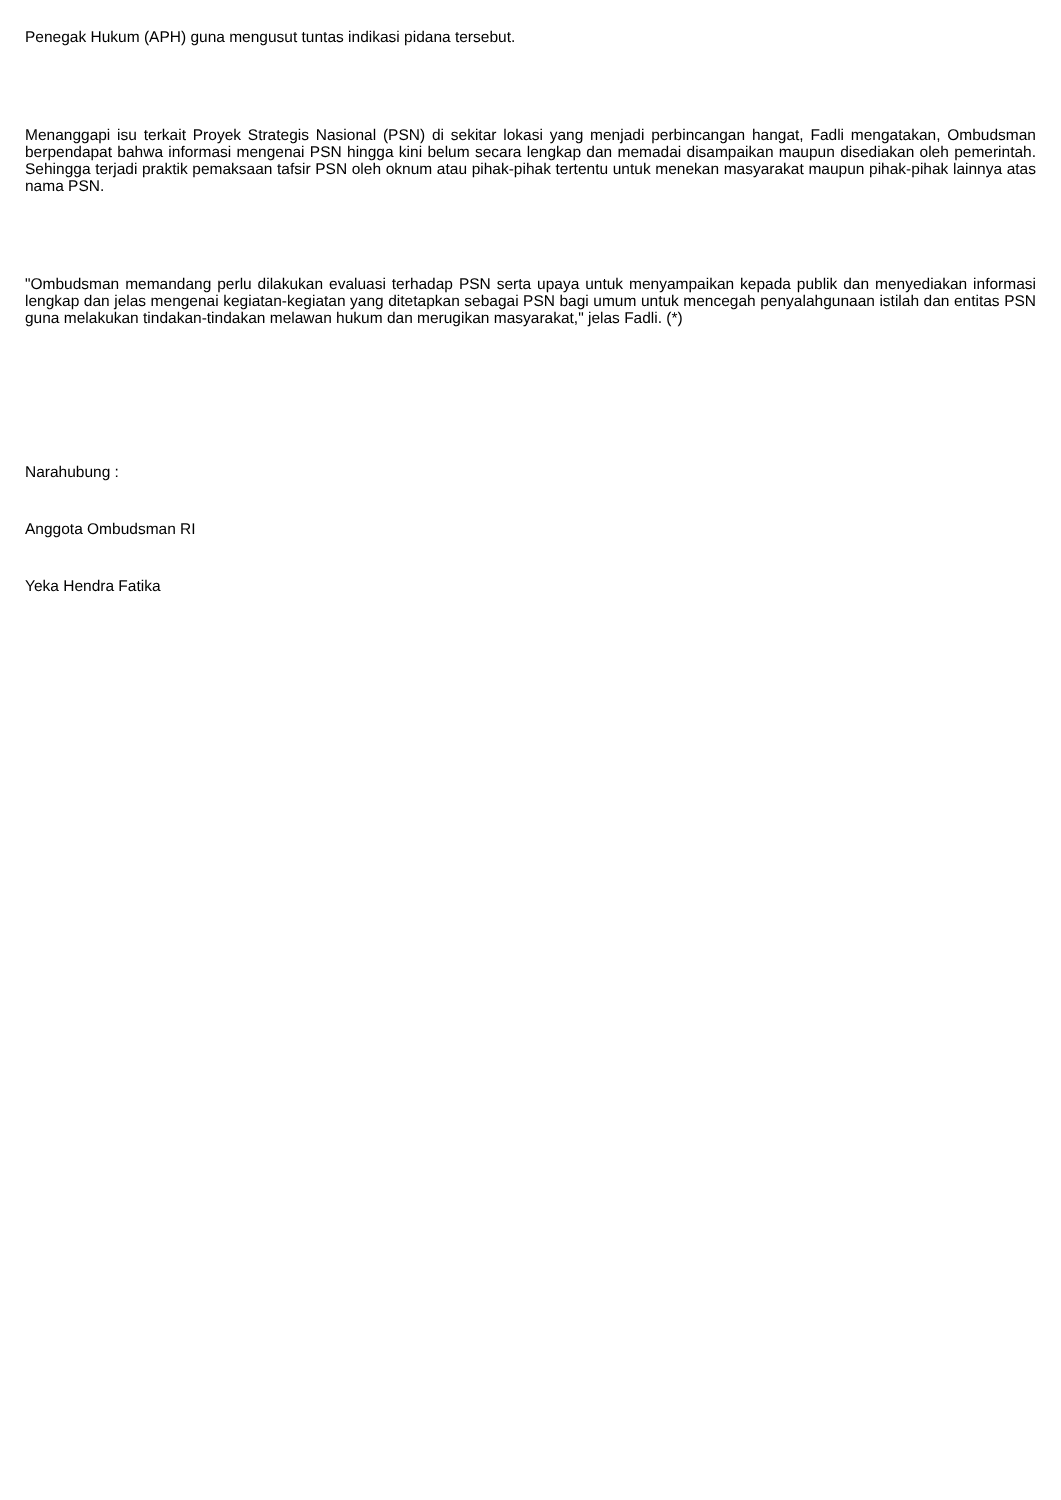Penegak Hukum (APH) guna mengusut tuntas indikasi pidana tersebut.
Menanggapi isu terkait Proyek Strategis Nasional (PSN) di sekitar lokasi yang menjadi perbincangan hangat, Fadli mengatakan, Ombudsman berpendapat bahwa informasi mengenai PSN hingga kini belum secara lengkap dan memadai disampaikan maupun disediakan oleh pemerintah. Sehingga terjadi praktik pemaksaan tafsir PSN oleh oknum atau pihak-pihak tertentu untuk menekan masyarakat maupun pihak-pihak lainnya atas nama PSN.
"Ombudsman memandang perlu dilakukan evaluasi terhadap PSN serta upaya untuk menyampaikan kepada publik dan menyediakan informasi lengkap dan jelas mengenai kegiatan-kegiatan yang ditetapkan sebagai PSN bagi umum untuk mencegah penyalahgunaan istilah dan entitas PSN guna melakukan tindakan-tindakan melawan hukum dan merugikan masyarakat," jelas Fadli. (*)
Narahubung :
Anggota Ombudsman RI
Yeka Hendra Fatika